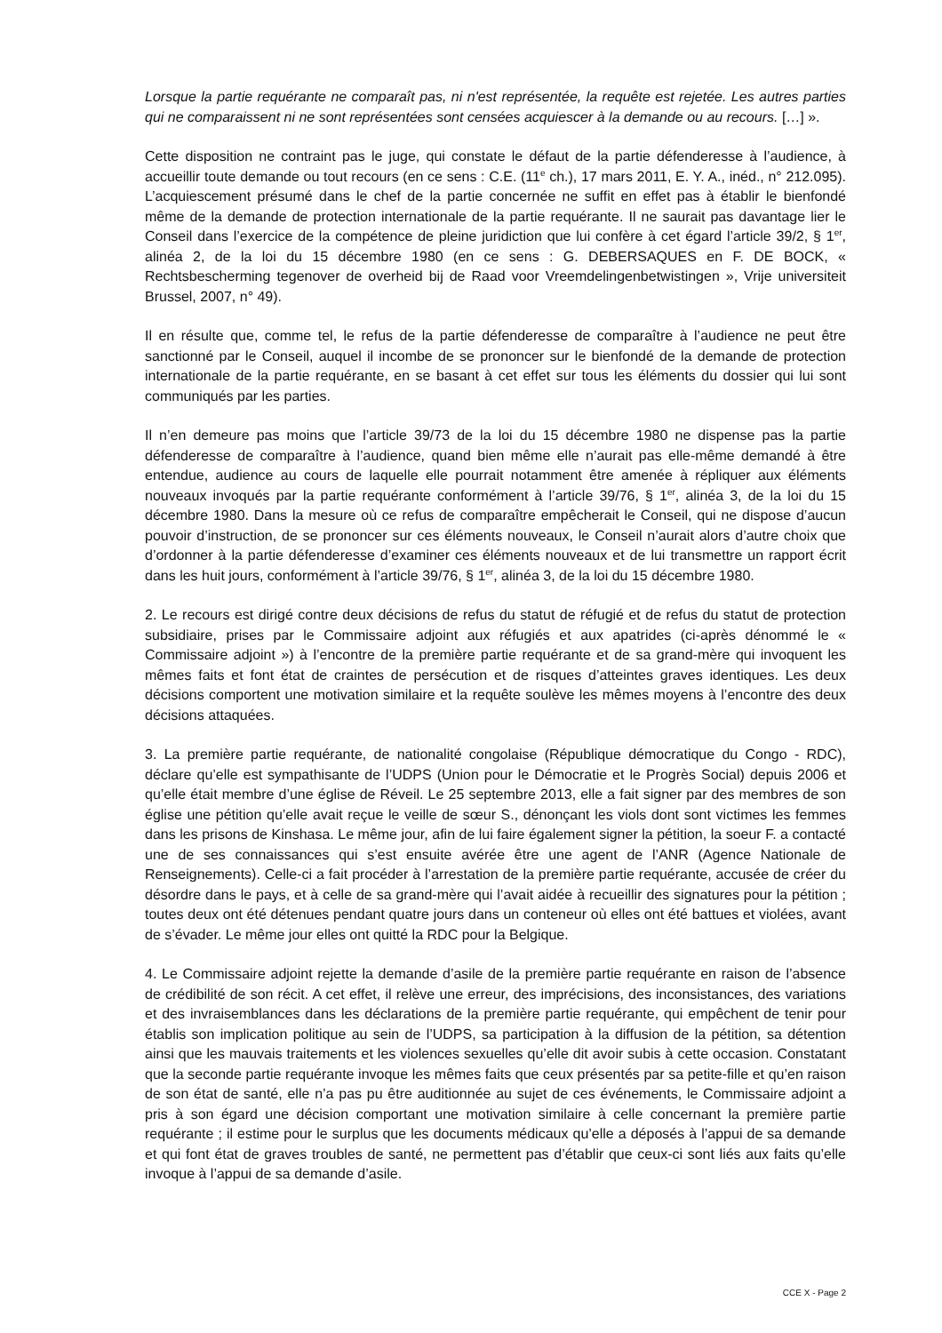Lorsque la partie requérante ne comparaît pas, ni n'est représentée, la requête est rejetée. Les autres parties qui ne comparaissent ni ne sont représentées sont censées acquiescer à la demande ou au recours. […] ».
Cette disposition ne contraint pas le juge, qui constate le défaut de la partie défenderesse à l’audience, à accueillir toute demande ou tout recours (en ce sens : C.E. (11<sup>e</sup> ch.), 17 mars 2011, E. Y. A., inéd., n° 212.095). L’acquiescement présumé dans le chef de la partie concernée ne suffit en effet pas à établir le bienfondé même de la demande de protection internationale de la partie requérante. Il ne saurait pas davantage lier le Conseil dans l’exercice de la compétence de pleine juridiction que lui confère à cet égard l’article 39/2, § 1<sup>er</sup>, alinéa 2, de la loi du 15 décembre 1980 (en ce sens : G. DEBERSAQUES en F. DE BOCK, « Rechtsbescherming tegenover de overheid bij de Raad voor Vreemdelingenbetwistingen », Vrije universiteit Brussel, 2007, n° 49).
Il en résulte que, comme tel, le refus de la partie défenderesse de comparaître à l’audience ne peut être sanctionné par le Conseil, auquel il incombe de se prononcer sur le bienfondé de la demande de protection internationale de la partie requérante, en se basant à cet effet sur tous les éléments du dossier qui lui sont communiqués par les parties.
Il n’en demeure pas moins que l’article 39/73 de la loi du 15 décembre 1980 ne dispense pas la partie défenderesse de comparaître à l’audience, quand bien même elle n’aurait pas elle-même demandé à être entendue, audience au cours de laquelle elle pourrait notamment être amenée à répliquer aux éléments nouveaux invoqués par la partie requérante conformément à l’article 39/76, § 1<sup>er</sup>, alinéa 3, de la loi du 15 décembre 1980. Dans la mesure où ce refus de comparaître empêcherait le Conseil, qui ne dispose d’aucun pouvoir d’instruction, de se prononcer sur ces éléments nouveaux, le Conseil n’aurait alors d’autre choix que d’ordonner à la partie défenderesse d’examiner ces éléments nouveaux et de lui transmettre un rapport écrit dans les huit jours, conformément à l’article 39/76, § 1<sup>er</sup>, alinéa 3, de la loi du 15 décembre 1980.
2. Le recours est dirigé contre deux décisions de refus du statut de réfugié et de refus du statut de protection subsidiaire, prises par le Commissaire adjoint aux réfugiés et aux apatrides (ci-après dénommé le « Commissaire adjoint ») à l’encontre de la première partie requérante et de sa grand-mère qui invoquent les mêmes faits et font état de craintes de persécution et de risques d’atteintes graves identiques. Les deux décisions comportent une motivation similaire et la requête soulève les mêmes moyens à l’encontre des deux décisions attaquées.
3. La première partie requérante, de nationalité congolaise (République démocratique du Congo - RDC), déclare qu’elle est sympathisante de l’UDPS (Union pour le Démocratie et le Progrès Social) depuis 2006 et qu’elle était membre d’une église de Réveil. Le 25 septembre 2013, elle a fait signer par des membres de son église une pétition qu’elle avait reçue le veille de sœur S., dénonçant les viols dont sont victimes les femmes dans les prisons de Kinshasa. Le même jour, afin de lui faire également signer la pétition, la soeur F. a contacté une de ses connaissances qui s’est ensuite avérée être une agent de l’ANR (Agence Nationale de Renseignements). Celle-ci a fait procéder à l’arrestation de la première partie requérante, accusée de créer du désordre dans le pays, et à celle de sa grand-mère qui l’avait aidée à recueillir des signatures pour la pétition ; toutes deux ont été détenues pendant quatre jours dans un conteneur où elles ont été battues et violées, avant de s’évader. Le même jour elles ont quitté la RDC pour la Belgique.
4. Le Commissaire adjoint rejette la demande d’asile de la première partie requérante en raison de l’absence de crédibilité de son récit. A cet effet, il relève une erreur, des imprécisions, des inconsistances, des variations et des invraisemblances dans les déclarations de la première partie requérante, qui empêchent de tenir pour établis son implication politique au sein de l’UDPS, sa participation à la diffusion de la pétition, sa détention ainsi que les mauvais traitements et les violences sexuelles qu’elle dit avoir subis à cette occasion. Constatant que la seconde partie requérante invoque les mêmes faits que ceux présentés par sa petite-fille et qu’en raison de son état de santé, elle n’a pas pu être auditionnée au sujet de ces événements, le Commissaire adjoint a pris à son égard une décision comportant une motivation similaire à celle concernant la première partie requérante ; il estime pour le surplus que les documents médicaux qu’elle a déposés à l’appui de sa demande et qui font état de graves troubles de santé, ne permettent pas d’établir que ceux-ci sont liés aux faits qu’elle invoque à l’appui de sa demande d’asile.
CCE X - Page 2